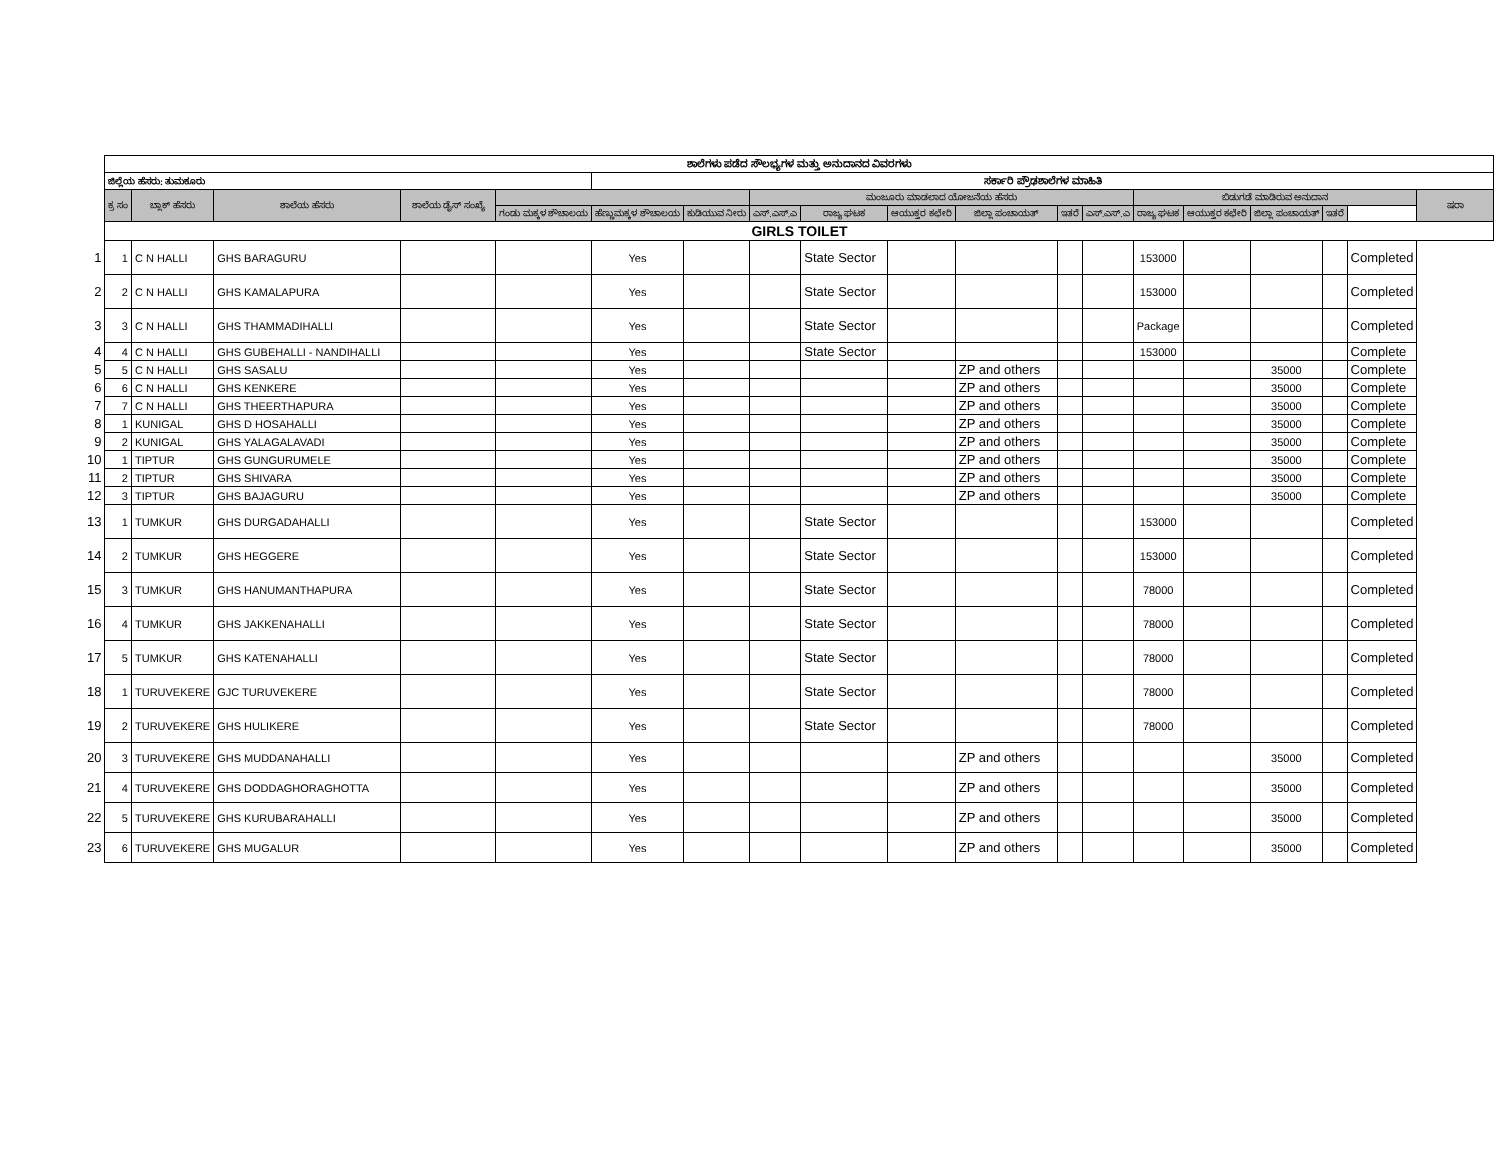| | ಶಾಲೆಗಳು ಪಡೆದ ಸೌಲಭ್ಯಗಳ ಮತ್ತು ಅನುದಾನದ ವಿವರಗಳು | | | | | | | | | | | | | | | | | | |
| | ಜಿಲ್ಲೆಯ ಹೆಸರು: ತುಮಕೂರು | | | | | ಸರ್ಕಾರಿ ಪ್ರೌಢಶಾಲೆಗಳ ಮಾಹಿತಿ | | | | | | | | | | | | | |
| | ಕ್ರ ಸಂ | ಬ್ಲಾಕ್ ಹೆಸರು | ಶಾಲೆಯ ಹೆಸರು | ಶಾಲೆಯ ಡೈಸ್ ಸಂಖ್ಯೆ | | | | ಮಂಜೂರು ಮಾಡಲಾದ ಯೋಜನೆಯ ಹೆಸರು | | | | | | ಬಿಡುಗಡೆ ಮಾಡಿರುವ ಅನುದಾನ | | | | | ಷರಾ |
| | | | | | ಗಂಡು ಮಕ್ಕಳ ಶೌಚಾಲಯ | ಹೆಣ್ಣುಮಕ್ಕಳ ಶೌಚಾಲಯ | ಕುಡಿಯುವ ನೀರು | ಎಸ್.ಎಸ್.ಎ | ರಾಜ್ಯ ಘಟಕ | ಆಯುಕ್ತರ ಕಛೇರಿ | ಜಿಲ್ಲಾ ಪಂಚಾಯತ್ | ಇತರೆ | ಎಸ್.ಎಸ್.ಎ | ರಾಜ್ಯ ಘಟಕ | ಆಯುಕ್ತರ ಕಛೇರಿ | ಜಿಲ್ಲಾ ಪಂಚಾಯತ್ | ಇತರೆ | | |
| | GIRLS TOILET | | | | | | | | | | | | | | | | | | |
| 1 | 1 | C N HALLI | GHS BARAGURU | | | Yes | | | State Sector | | | | | 153000 | | | | Completed | |
| 2 | 2 | C N HALLI | GHS KAMALAPURA | | | Yes | | | State Sector | | | | | 153000 | | | | Completed | |
| 3 | 3 | C N HALLI | GHS THAMMADIHALLI | | | Yes | | | State Sector | | | | | Package | | | | Completed | |
| 4 | 4 | C N HALLI | GHS GUBEHALLI - NANDIHALLI | | | Yes | | | State Sector | | | | | 153000 | | | | Complete | |
| 5 | 5 | C N HALLI | GHS SASALU | | | Yes | | | | | ZP and others | | | | | 35000 | | Complete | |
| 6 | 6 | C N HALLI | GHS KENKERE | | | Yes | | | | | ZP and others | | | | | 35000 | | Complete | |
| 7 | 7 | C N HALLI | GHS THEERTHAPURA | | | Yes | | | | | ZP and others | | | | | 35000 | | Complete | |
| 8 | 1 | KUNIGAL | GHS D HOSAHALLI | | | Yes | | | | | ZP and others | | | | | 35000 | | Complete | |
| 9 | 2 | KUNIGAL | GHS YALAGALAVADI | | | Yes | | | | | ZP and others | | | | | 35000 | | Complete | |
| 10 | 1 | TIPTUR | GHS GUNGURUMELE | | | Yes | | | | | ZP and others | | | | | 35000 | | Complete | |
| 11 | 2 | TIPTUR | GHS SHIVARA | | | Yes | | | | | ZP and others | | | | | 35000 | | Complete | |
| 12 | 3 | TIPTUR | GHS BAJAGURU | | | Yes | | | | | ZP and others | | | | | 35000 | | Complete | |
| 13 | 1 | TUMKUR | GHS DURGADAHALLI | | | Yes | | | State Sector | | | | | 153000 | | | | Completed | |
| 14 | 2 | TUMKUR | GHS HEGGERE | | | Yes | | | State Sector | | | | | 153000 | | | | Completed | |
| 15 | 3 | TUMKUR | GHS HANUMANTHAPURA | | | Yes | | | State Sector | | | | | 78000 | | | | Completed | |
| 16 | 4 | TUMKUR | GHS JAKKENAHALLI | | | Yes | | | State Sector | | | | | 78000 | | | | Completed | |
| 17 | 5 | TUMKUR | GHS KATENAHALLI | | | Yes | | | State Sector | | | | | 78000 | | | | Completed | |
| 18 | 1 | TURUVEKERE | GJC TURUVEKERE | | | Yes | | | State Sector | | | | | 78000 | | | | Completed | |
| 19 | 2 | TURUVEKERE | GHS HULIKERE | | | Yes | | | State Sector | | | | | 78000 | | | | Completed | |
| 20 | 3 | TURUVEKERE | GHS MUDDANAHALLI | | | Yes | | | | | ZP and others | | | | | 35000 | | Completed | |
| 21 | 4 | TURUVEKERE | GHS DODDAGHORAGHOTTA | | | Yes | | | | | ZP and others | | | | | 35000 | | Completed | |
| 22 | 5 | TURUVEKERE | GHS KURUBARAHALLI | | | Yes | | | | | ZP and others | | | | | 35000 | | Completed | |
| 23 | 6 | TURUVEKERE | GHS MUGALUR | | | Yes | | | | | ZP and others | | | | | 35000 | | Completed | |